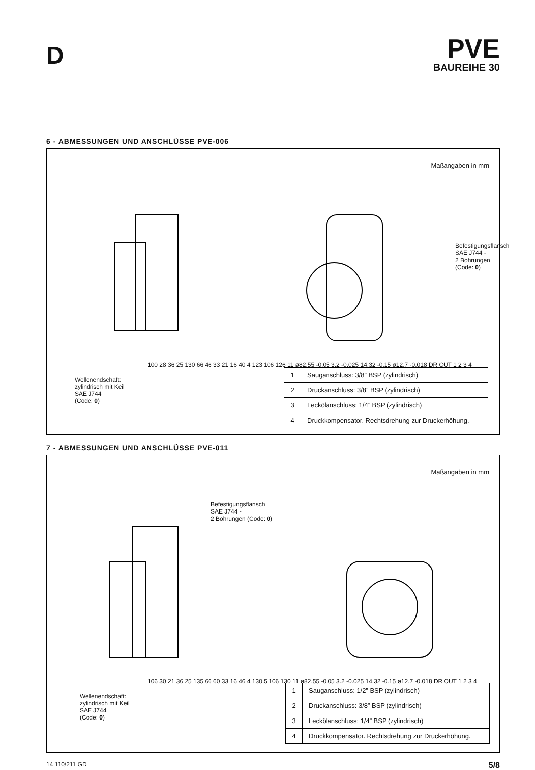D
PVE
BAUREIHE 30
6 - ABMESSUNGEN UND ANSCHLÜSSE PVE-006
Maßangaben in mm
Befestigungsflansch
SAE J744 -
2 Bohrungen (Code: 0)
Wellenendschaft:
zylindrisch mit Keil
SAE J744
(Code: 0)
100 28 36 25 130 66 46 33 21 16 40 4 123 106 126 11 ø82.55 -0.05 3.2 -0.025 14.32 -0.15 ø12.7 -0.018 DR OUT 1 2 3 4
| 1 | Sauganschluss: 3/8” BSP (zylindrisch) |
| 2 | Druckanschluss: 3/8” BSP (zylindrisch) |
| 3 | Leckölanschluss: 1/4” BSP (zylindrisch) |
| 4 | Druckkompensator. Rechtsdrehung zur Druckerhöhung. |
7 - ABMESSUNGEN UND ANSCHLÜSSE PVE-011
Maßangaben in mm
Befestigungsflansch
SAE J744 -
2 Bohrungen (Code: 0)
Wellenendschaft:
zylindrisch mit Keil
SAE J744
(Code: 0)
106 30 21 36 25 135 66 60 33 16 46 4 130.5 106 130 11 ø82.55 -0.05 3.2 -0.025 14.32 -0.15 ø12.7 -0.018 DR OUT 1 2 3 4
| 1 | Sauganschluss: 1/2” BSP (zylindrisch) |
| 2 | Druckanschluss: 3/8” BSP (zylindrisch) |
| 3 | Leckölanschluss: 1/4” BSP (zylindrisch) |
| 4 | Druckkompensator. Rechtsdrehung zur Druckerhöhung. |
14 110/211 GD 5/8